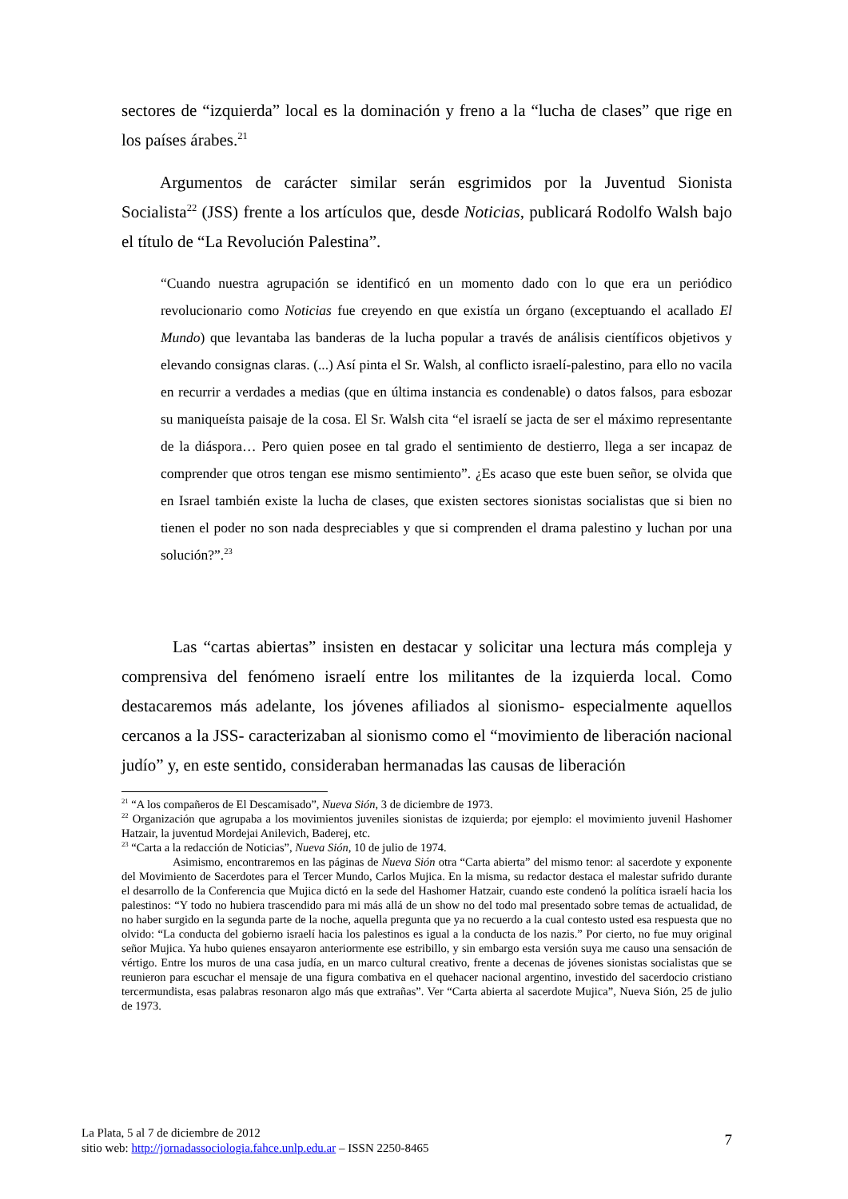sectores de “izquierda” local es la dominación y freno a la “lucha de clases” que rige en los países árabes.<sup>21</sup>
Argumentos de carácter similar serán esgrimidos por la Juventud Sionista Socialista<sup>22</sup> (JSS) frente a los artículos que, desde Noticias, publicará Rodolfo Walsh bajo el título de “La Revolución Palestina”.
“Cuando nuestra agrupación se identificó en un momento dado con lo que era un periódico revolucionario como Noticias fue creyendo en que existía un órgano (exceptuando el acallado El Mundo) que levantaba las banderas de la lucha popular a través de análisis científicos objetivos y elevando consignas claras. (...) Así pinta el Sr. Walsh, al conflicto israelí-palestino, para ello no vacila en recurrir a verdades a medias (que en última instancia es condenable) o datos falsos, para esbozar su maniqueísta paisaje de la cosa. El Sr. Walsh cita “el israelí se jacta de ser el máximo representante de la diáspora… Pero quien posee en tal grado el sentimiento de destierro, llega a ser incapaz de comprender que otros tengan ese mismo sentimiento”. ¿Es acaso que este buen señor, se olvida que en Israel también existe la lucha de clases, que existen sectores sionistas socialistas que si bien no tienen el poder no son nada despreciables y que si comprenden el drama palestino y luchan por una solución?”.<sup>23</sup>
Las “cartas abiertas” insisten en destacar y solicitar una lectura más compleja y comprensiva del fenómeno israelí entre los militantes de la izquierda local. Como destacaremos más adelante, los jóvenes afiliados al sionismo- especialmente aquellos cercanos a la JSS- caracterizaban al sionismo como el “movimiento de liberación nacional judío” y, en este sentido, consideraban hermanadas las causas de liberación
<sup>21</sup> “A los compañeros de El Descamisado”, Nueva Sión, 3 de diciembre de 1973.
<sup>22</sup> Organización que agrupaba a los movimientos juveniles sionistas de izquierda; por ejemplo: el movimiento juvenil Hashomer Hatzair, la juventud Mordejai Anilevich, Baderej, etc.
<sup>23</sup> “Carta a la redacción de Noticias”, Nueva Sión, 10 de julio de 1974.
Asimismo, encontraremos en las páginas de Nueva Sión otra “Carta abierta” del mismo tenor: al sacerdote y exponente del Movimiento de Sacerdotes para el Tercer Mundo, Carlos Mujica. En la misma, su redactor destaca el malestar sufrido durante el desarrollo de la Conferencia que Mujica dictó en la sede del Hashomer Hatzair, cuando este condenó la política israelí hacia los palestinos: “Y todo no hubiera trascendido para mi más allá de un show no del todo mal presentado sobre temas de actualidad, de no haber surgido en la segunda parte de la noche, aquella pregunta que ya no recuerdo a la cual contesto usted esa respuesta que no olvido: “La conducta del gobierno israelí hacia los palestinos es igual a la conducta de los nazis.” Por cierto, no fue muy original señor Mujica. Ya hubo quienes ensayaron anteriormente ese estribillo, y sin embargo esta versión suya me causo una sensación de vértigo. Entre los muros de una casa judía, en un marco cultural creativo, frente a decenas de jóvenes sionistas socialistas que se reunieron para escuchar el mensaje de una figura combativa en el quehacer nacional argentino, investido del sacerdocio cristiano tercermundista, esas palabras resonaron algo más que extrañas”. Ver “Carta abierta al sacerdote Mujica”, Nueva Sión, 25 de julio de 1973.
La Plata, 5 al 7 de diciembre de 2012
sitio web: http://jornadassociologia.fahce.unlp.edu.ar – ISSN 2250-8465
7